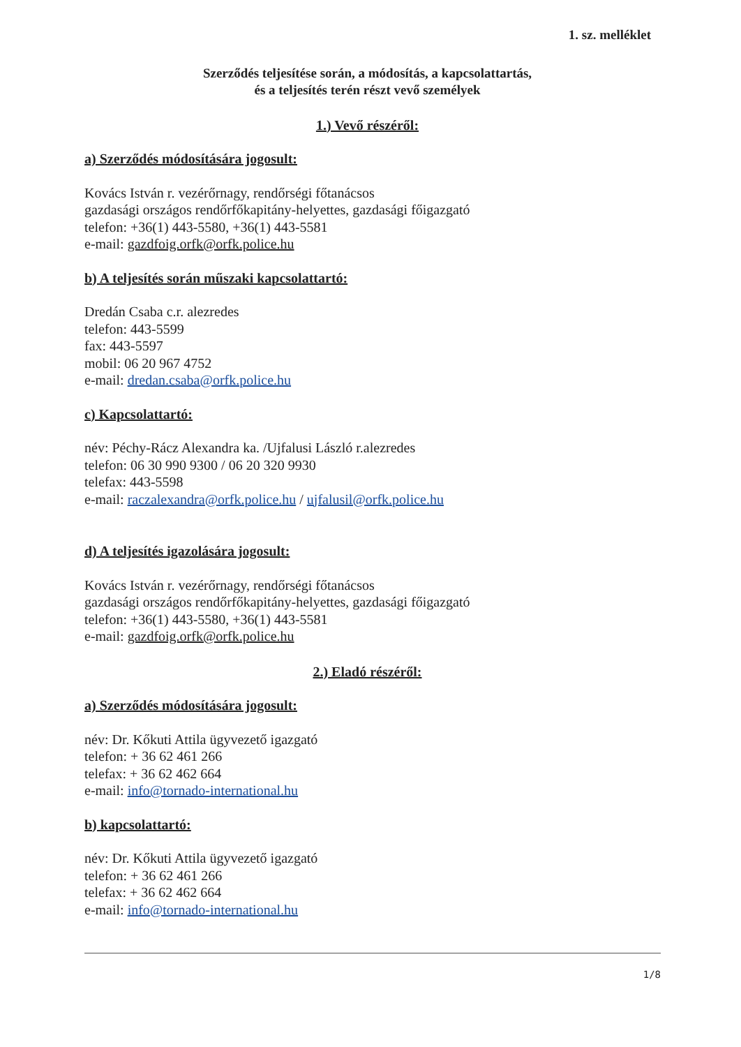1. sz. melléklet
Szerződés teljesítése során, a módosítás, a kapcsolattartás,
és a teljesítés terén részt vevő személyek
1.) Vevő részéről:
a) Szerződés módosítására jogosult:
Kovács István r. vezérőrnagy, rendőrségi főtanácsos
gazdasági országos rendőrfőkapitány-helyettes, gazdasági főigazgató
telefon: +36(1) 443-5580, +36(1) 443-5581
e-mail: gazdfoig.orfk@orfk.police.hu
b) A teljesítés során műszaki kapcsolattartó:
Dredán Csaba c.r. alezredes
telefon: 443-5599
fax: 443-5597
mobil: 06 20 967 4752
e-mail: dredan.csaba@orfk.police.hu
c) Kapcsolattartó:
név: Péchy-Rácz Alexandra ka. /Ujfalusi László r.alezredes
telefon: 06 30 990 9300 / 06 20 320 9930
telefax: 443-5598
e-mail: raczalexandra@orfk.police.hu / ujfalusil@orfk.police.hu
d) A teljesítés igazolására jogosult:
Kovács István r. vezérőrnagy, rendőrségi főtanácsos
gazdasági országos rendőrfőkapitány-helyettes, gazdasági főigazgató
telefon: +36(1) 443-5580, +36(1) 443-5581
e-mail: gazdfoig.orfk@orfk.police.hu
2.) Eladó részéről:
a) Szerződés módosítására jogosult:
név: Dr. Kőkuti Attila ügyvezető igazgató
telefon: + 36 62 461 266
telefax: + 36 62 462 664
e-mail: info@tornado-international.hu
b) kapcsolattartó:
név: Dr. Kőkuti Attila ügyvezető igazgató
telefon: + 36 62 461 266
telefax: + 36 62 462 664
e-mail: info@tornado-international.hu
1/8